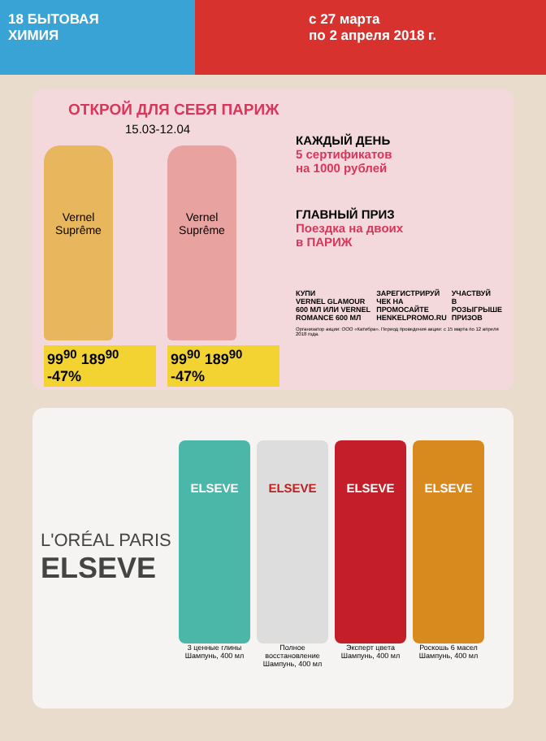18 БЫТОВАЯ
ХИМИЯ
с 27 марта
по 2 апреля 2018 г.
ОТКРОЙ ДЛЯ СЕБЯ ПАРИЖ
15.03-12.04
Vernel
Suprême
99<sup>90</sup> 189<sup>90</sup> -47%
Vernel
Suprême
99<sup>90</sup> 189<sup>90</sup> -47%
КАЖДЫЙ ДЕНЬ
5 сертификатов
на 1000 рублей
ГЛАВНЫЙ ПРИЗ
Поездка на двоих
в ПАРИЖ
КУПИ
VERNEL GLAMOUR 600 МЛ ИЛИ VERNEL ROMANCE 600 МЛ
ЗАРЕГИСТРИРУЙ
ЧЕК НА ПРОМОСАЙТЕ HENKELPROMO.RU
УЧАСТВУЙ
В РОЗЫГРЫШЕ ПРИЗОВ
Организатор акции: ООО «Катибра». Период проведения акции: с 15 марта по 12 апреля 2018 года.
L'ORÉAL PARIS
ELSEVE
ELSEVE
3 ценные глины
Шампунь, 400 мл
ELSEVE
Полное восстановление
Шампунь, 400 мл
ELSEVE
Эксперт цвета
Шампунь, 400 мл
ELSEVE
Роскошь 6 масел
Шампунь, 400 мл